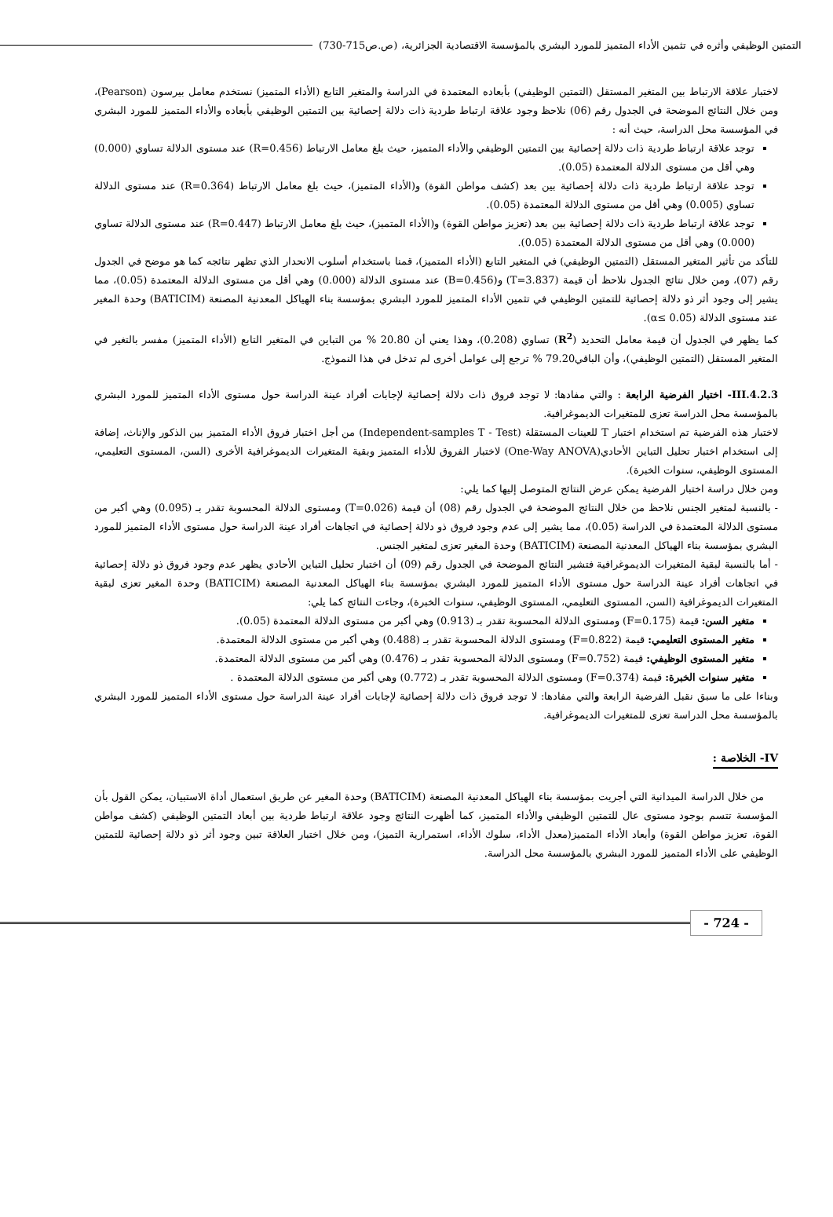التمتين الوظيفي وأثره في تثمين الأداء المتميز للمورد البشري بالمؤسسة الاقتصادية الجزائرية، (ص.ص715-730)
لاختبار علاقة الارتباط بين المتغير المستقل (التمتين الوظيفي) بأبعاده المعتمدة في الدراسة والمتغير التابع (الأداء المتميز) نستخدم معامل بيرسون (Pearson)، ومن خلال النتائج الموضحة في الجدول رقم (06) نلاحظ وجود علاقة ارتباط طردية ذات دلالة إحصائية بين التمتين الوظيفي بأبعاده والأداء المتميز للمورد البشري في المؤسسة محل الدراسة، حيث أنه :
توجد علاقة ارتباط طردية ذات دلالة إحصائية بين التمتين الوظيفي والأداء المتميز، حيث بلغ معامل الارتباط (R=0.456) عند مستوى الدلالة تساوي (0.000) وهي أقل من مستوى الدلالة المعتمدة (0.05).
توجد علاقة ارتباط طردية ذات دلالة إحصائية بين بعد (كشف مواطن القوة) و(الأداء المتميز)، حيث بلغ معامل الارتباط (R=0.364) عند مستوى الدلالة تساوي (0.005) وهي أقل من مستوى الدلالة المعتمدة (0.05).
توجد علاقة ارتباط طردية ذات دلالة إحصائية بين بعد (تعزيز مواطن القوة) و(الأداء المتميز)، حيث بلغ معامل الارتباط (R=0.447) عند مستوى الدلالة تساوي (0.000) وهي أقل من مستوى الدلالة المعتمدة (0.05).
للتأكد من تأثير المتغير المستقل (التمتين الوظيفي) في المتغير التابع (الأداء المتميز)، قمنا باستخدام أسلوب الانحدار الذي تظهر نتائجه كما هو موضح في الجدول رقم (07)، ومن خلال نتائج الجدول نلاحظ أن قيمة (T=3.837) و(B=0.456) عند مستوى الدلالة (0.000) وهي أقل من مستوى الدلالة المعتمدة (0.05)، مما يشير إلى وجود أثر ذو دلالة إحصائية للتمتين الوظيفي في تثمين الأداء المتميز للمورد البشري بمؤسسة بناء الهياكل المعدنية المصنعة (BATICIM) وحدة المغير عند مستوى الدلالة (α≤ 0.05).
كما يظهر في الجدول أن قيمة معامل التحديد (R<sup>2</sup>) تساوي (0.208)، وهذا يعني أن 20.80 % من التباين في المتغير التابع (الأداء المتميز) مفسر بالتغير في المتغير المستقل (التمتين الوظيفي)، وأن الباقي79.20 % ترجع إلى عوامل أخرى لم تدخل في هذا النموذج.
III.4.2.3- اختبار الفرضية الرابعة : والتي مفادها: لا توجد فروق ذات دلالة إحصائية لإجابات أفراد عينة الدراسة حول مستوى الأداء المتميز للمورد البشري بالمؤسسة محل الدراسة تعزى للمتغيرات الديموغرافية.
لاختبار هذه الفرضية تم استخدام اختبار T للعينات المستقلة (Independent-samples T - Test) من أجل اختبار فروق الأداء المتميز بين الذكور والإناث، إضافة إلى استخدام اختبار تحليل التباين الأحادي(One-Way ANOVA) لاختبار الفروق للأداء المتميز وبقية المتغيرات الديموغرافية الأخرى (السن، المستوى التعليمي، المستوى الوظيفي، سنوات الخبرة).
ومن خلال دراسة اختبار الفرضية يمكن عرض النتائج المتوصل إليها كما يلي:
- بالنسبة لمتغير الجنس نلاحظ من خلال النتائج الموضحة في الجدول رقم (08) أن قيمة (T=0.026) ومستوى الدلالة المحسوبة تقدر بـ (0.095) وهي أكبر من مستوى الدلالة المعتمدة في الدراسة (0.05)، مما يشير إلى عدم وجود فروق ذو دلالة إحصائية في اتجاهات أفراد عينة الدراسة حول مستوى الأداء المتميز للمورد البشري بمؤسسة بناء الهياكل المعدنية المصنعة (BATICIM) وحدة المغير تعزى لمتغير الجنس.
- أما بالنسبة لبقية المتغيرات الديموغرافية فتشير النتائج الموضحة في الجدول رقم (09) أن اختبار تحليل التباين الأحادي يظهر عدم وجود فروق ذو دلالة إحصائية في اتجاهات أفراد عينة الدراسة حول مستوى الأداء المتميز للمورد البشري بمؤسسة بناء الهياكل المعدنية المصنعة (BATICIM) وحدة المغير تعزى لبقية المتغيرات الديموغرافية (السن، المستوى التعليمي، المستوى الوظيفي، سنوات الخبرة)، وجاءت النتائج كما يلي:
متغير السن: قيمة (F=0.175) ومستوى الدلالة المحسوبة تقدر بـ (0.913) وهي أكبر من مستوى الدلالة المعتمدة (0.05).
متغير المستوى التعليمي: قيمة (F=0.822) ومستوى الدلالة المحسوبة تقدر بـ (0.488) وهي أكبر من مستوى الدلالة المعتمدة.
متغير المستوى الوظيفي: قيمة (F=0.752) ومستوى الدلالة المحسوبة تقدر بـ (0.476) وهي أكبر من مستوى الدلالة المعتمدة.
متغير سنوات الخبرة: قيمة (F=0.374) ومستوى الدلالة المحسوبة تقدر بـ (0.772) وهي أكبر من مستوى الدلالة المعتمدة .
وبناءا على ما سبق نقبل الفرضية الرابعة والتي مفادها: لا توجد فروق ذات دلالة إحصائية لإجابات أفراد عينة الدراسة حول مستوى الأداء المتميز للمورد البشري بالمؤسسة محل الدراسة تعزى للمتغيرات الديموغرافية.
IV- الخلاصة :
من خلال الدراسة الميدانية التي أجريت بمؤسسة بناء الهياكل المعدنية المصنعة (BATICIM) وحدة المغير عن طريق استعمال أداة الاستبيان، يمكن القول بأن المؤسسة تتسم بوجود مستوى عال للتمتين الوظيفي والأداء المتميز، كما أظهرت النتائج وجود علاقة ارتباط طردية بين أبعاد التمتين الوظيفي (كشف مواطن القوة، تعزيز مواطن القوة) وأبعاد الأداء المتميز(معدل الأداء، سلوك الأداء، استمرارية التميز)، ومن خلال اختبار العلاقة تبين وجود أثر ذو دلالة إحصائية للتمتين الوظيفي على الأداء المتميز للمورد البشري بالمؤسسة محل الدراسة.
- 724 -